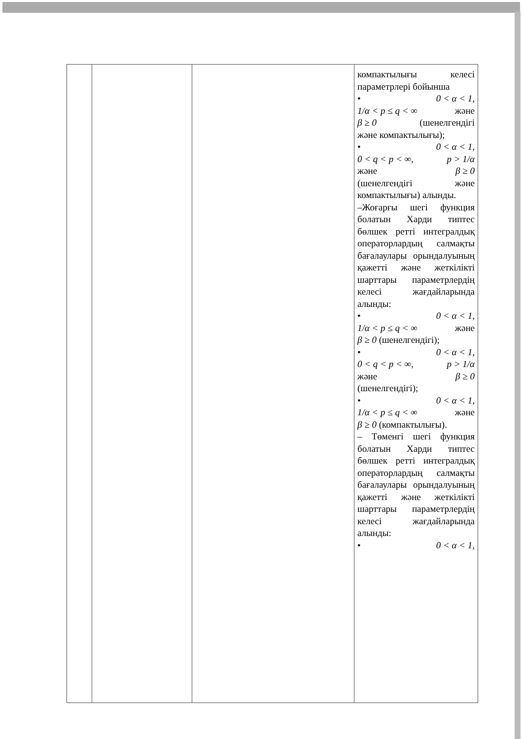| | | | компактылығы келесі параметрлері бойынша • 0 < α < 1, 1/α < p ≤ q < ∞ және β ≥ 0 (шенелгендігі және компактылығы); • 0 < α < 1, 0 < q < p < ∞, p > 1/α және β ≥ 0 (шенелгендігі және компактылығы) алынды. –Жоғарғы шегі функция болатын Харди типтес бөлшек ретті интегралдық операторлардың салмақты бағалаулары орындалуының қажетті және жеткілікті шарттары параметрлердің келесі жағдайларында алынды: • 0 < α < 1, 1/α < p ≤ q < ∞ және β ≥ 0 (шенелгендігі); • 0 < α < 1, 0 < q < p < ∞, p > 1/α және β ≥ 0 (шенелгендігі); • 0 < α < 1, 1/α < p ≤ q < ∞ және β ≥ 0 (компактылығы). – Төменгі шегі функция болатын Харди типтес бөлшек ретті интегралдық операторлардың салмақты бағалаулары орындалуының қажетті және жеткілікті шарттары параметрлердің келесі жағдайларында алынды: • 0 < α < 1, |